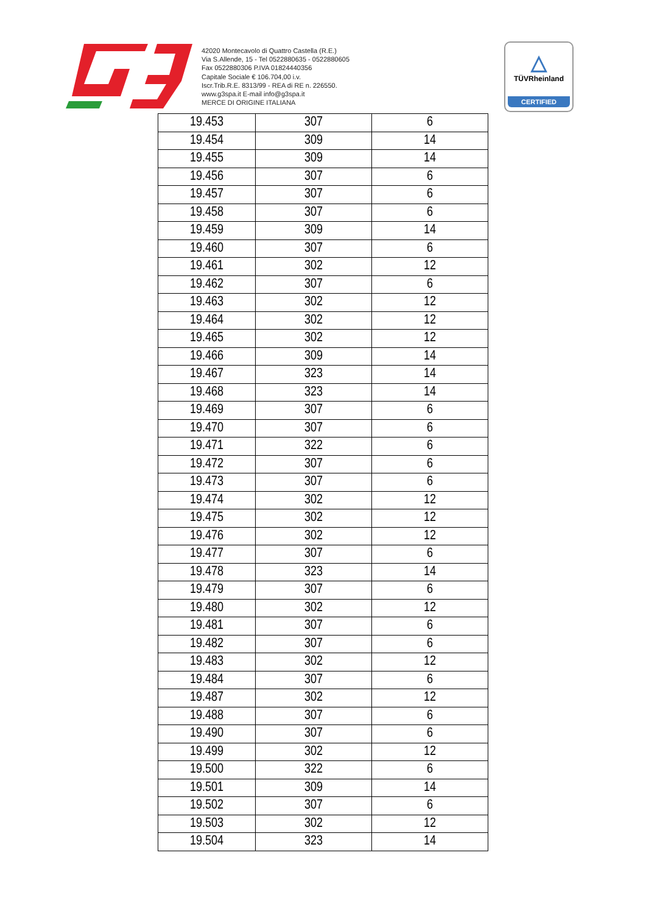42020 Montecavolo di Quattro Castella (R.E.)
Via S.Allende, 15 - Tel 0522880635 - 0522880605
Fax 0522880306 P.IVA 01824440356
Capitale Sociale € 106.704,00 i.v.
Iscr.Trib.R.E. 8313/99 - REA di RE n. 226550.
www.g3spa.it E-mail info@g3spa.it
MERCE DI ORIGINE ITALIANA
△
TÜVRheinland
CERTIFIED
| 19.453 | 307 | 6 |
| 19.454 | 309 | 14 |
| 19.455 | 309 | 14 |
| 19.456 | 307 | 6 |
| 19.457 | 307 | 6 |
| 19.458 | 307 | 6 |
| 19.459 | 309 | 14 |
| 19.460 | 307 | 6 |
| 19.461 | 302 | 12 |
| 19.462 | 307 | 6 |
| 19.463 | 302 | 12 |
| 19.464 | 302 | 12 |
| 19.465 | 302 | 12 |
| 19.466 | 309 | 14 |
| 19.467 | 323 | 14 |
| 19.468 | 323 | 14 |
| 19.469 | 307 | 6 |
| 19.470 | 307 | 6 |
| 19.471 | 322 | 6 |
| 19.472 | 307 | 6 |
| 19.473 | 307 | 6 |
| 19.474 | 302 | 12 |
| 19.475 | 302 | 12 |
| 19.476 | 302 | 12 |
| 19.477 | 307 | 6 |
| 19.478 | 323 | 14 |
| 19.479 | 307 | 6 |
| 19.480 | 302 | 12 |
| 19.481 | 307 | 6 |
| 19.482 | 307 | 6 |
| 19.483 | 302 | 12 |
| 19.484 | 307 | 6 |
| 19.487 | 302 | 12 |
| 19.488 | 307 | 6 |
| 19.490 | 307 | 6 |
| 19.499 | 302 | 12 |
| 19.500 | 322 | 6 |
| 19.501 | 309 | 14 |
| 19.502 | 307 | 6 |
| 19.503 | 302 | 12 |
| 19.504 | 323 | 14 |